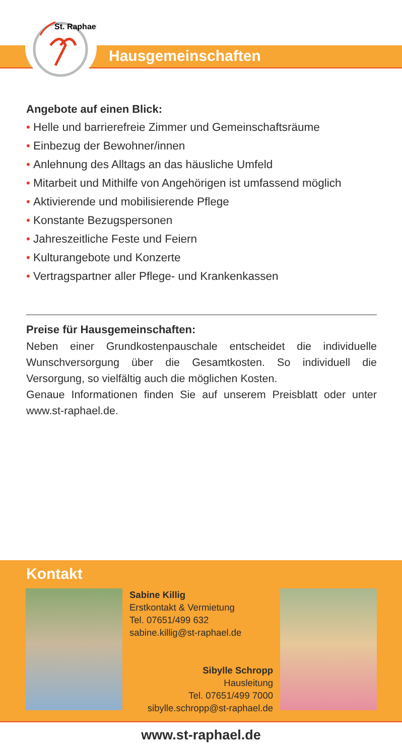St. Raphael
Hausgemeinschaften
Angebote auf einen Blick:
• Helle und barrierefreie Zimmer und Gemeinschaftsräume
• Einbezug der Bewohner/innen
• Anlehnung des Alltags an das häusliche Umfeld
• Mitarbeit und Mithilfe von Angehörigen ist umfassend möglich
• Aktivierende und mobilisierende Pflege
• Konstante Bezugspersonen
• Jahreszeitliche Feste und Feiern
• Kulturangebote und Konzerte
• Vertragspartner aller Pflege- und Krankenkassen
Preise für Hausgemeinschaften:
Neben einer Grundkostenpauschale entscheidet die individuelle Wunschversorgung über die Gesamtkosten. So individuell die Versorgung, so vielfältig auch die möglichen Kosten.
Genaue Informationen finden Sie auf unserem Preisblatt oder unter www.st-raphael.de.
Kontakt
Sabine Killig
Erstkontakt & Vermietung
Tel. 07651/499 632
sabine.killig@st-raphael.de
Sibylle Schropp
Hausleitung
Tel. 07651/499 7000
sibylle.schropp@st-raphael.de
www.st-raphael.de